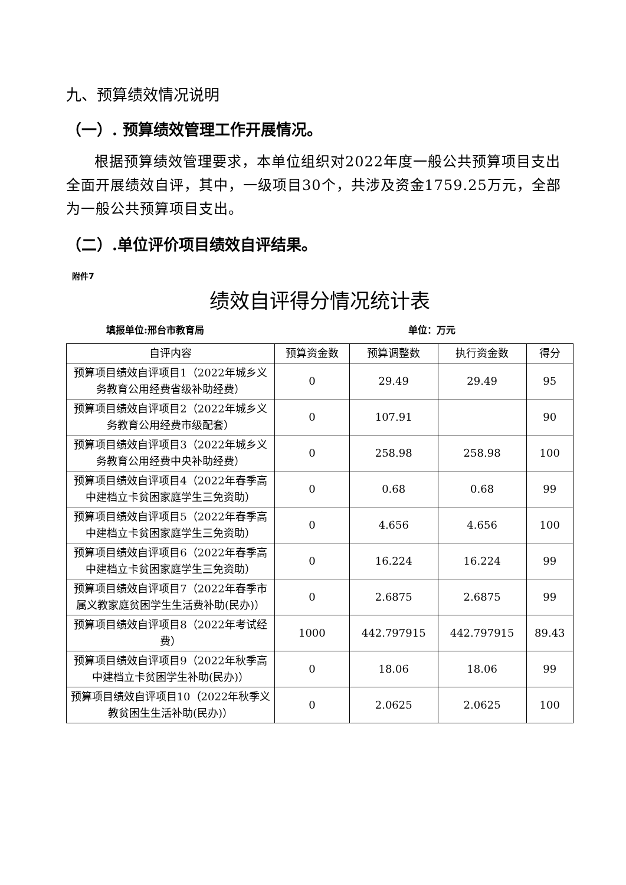九、预算绩效情况说明
（一）. 预算绩效管理工作开展情况。
根据预算绩效管理要求，本单位组织对2022年度一般公共预算项目支出全面开展绩效自评，其中，一级项目30个，共涉及资金1759.25万元，全部为一般公共预算项目支出。
（二）.单位评价项目绩效自评结果。
附件7
绩效自评得分情况统计表
填报单位:邢台市教育局 单位：万元
| 自评内容 | 预算资金数 | 预算调整数 | 执行资金数 | 得分 |
| --- | --- | --- | --- | --- |
| 预算项目绩效自评项目1（2022年城乡义务教育公用经费省级补助经费） | 0 | 29.49 | 29.49 | 95 |
| 预算项目绩效自评项目2（2022年城乡义务教育公用经费市级配套） | 0 | 107.91 | | 90 |
| 预算项目绩效自评项目3（2022年城乡义务教育公用经费中央补助经费） | 0 | 258.98 | 258.98 | 100 |
| 预算项目绩效自评项目4（2022年春季高中建档立卡贫困家庭学生三免资助） | 0 | 0.68 | 0.68 | 99 |
| 预算项目绩效自评项目5（2022年春季高中建档立卡贫困家庭学生三免资助） | 0 | 4.656 | 4.656 | 100 |
| 预算项目绩效自评项目6（2022年春季高中建档立卡贫困家庭学生三免资助） | 0 | 16.224 | 16.224 | 99 |
| 预算项目绩效自评项目7（2022年春季市属义教家庭贫困学生生活费补助(民办)） | 0 | 2.6875 | 2.6875 | 99 |
| 预算项目绩效自评项目8（2022年考试经费） | 1000 | 442.797915 | 442.797915 | 89.43 |
| 预算项目绩效自评项目9（2022年秋季高中建档立卡贫困学生补助(民办)） | 0 | 18.06 | 18.06 | 99 |
| 预算项目绩效自评项目10（2022年秋季义教贫困生生活补助(民办)） | 0 | 2.0625 | 2.0625 | 100 |